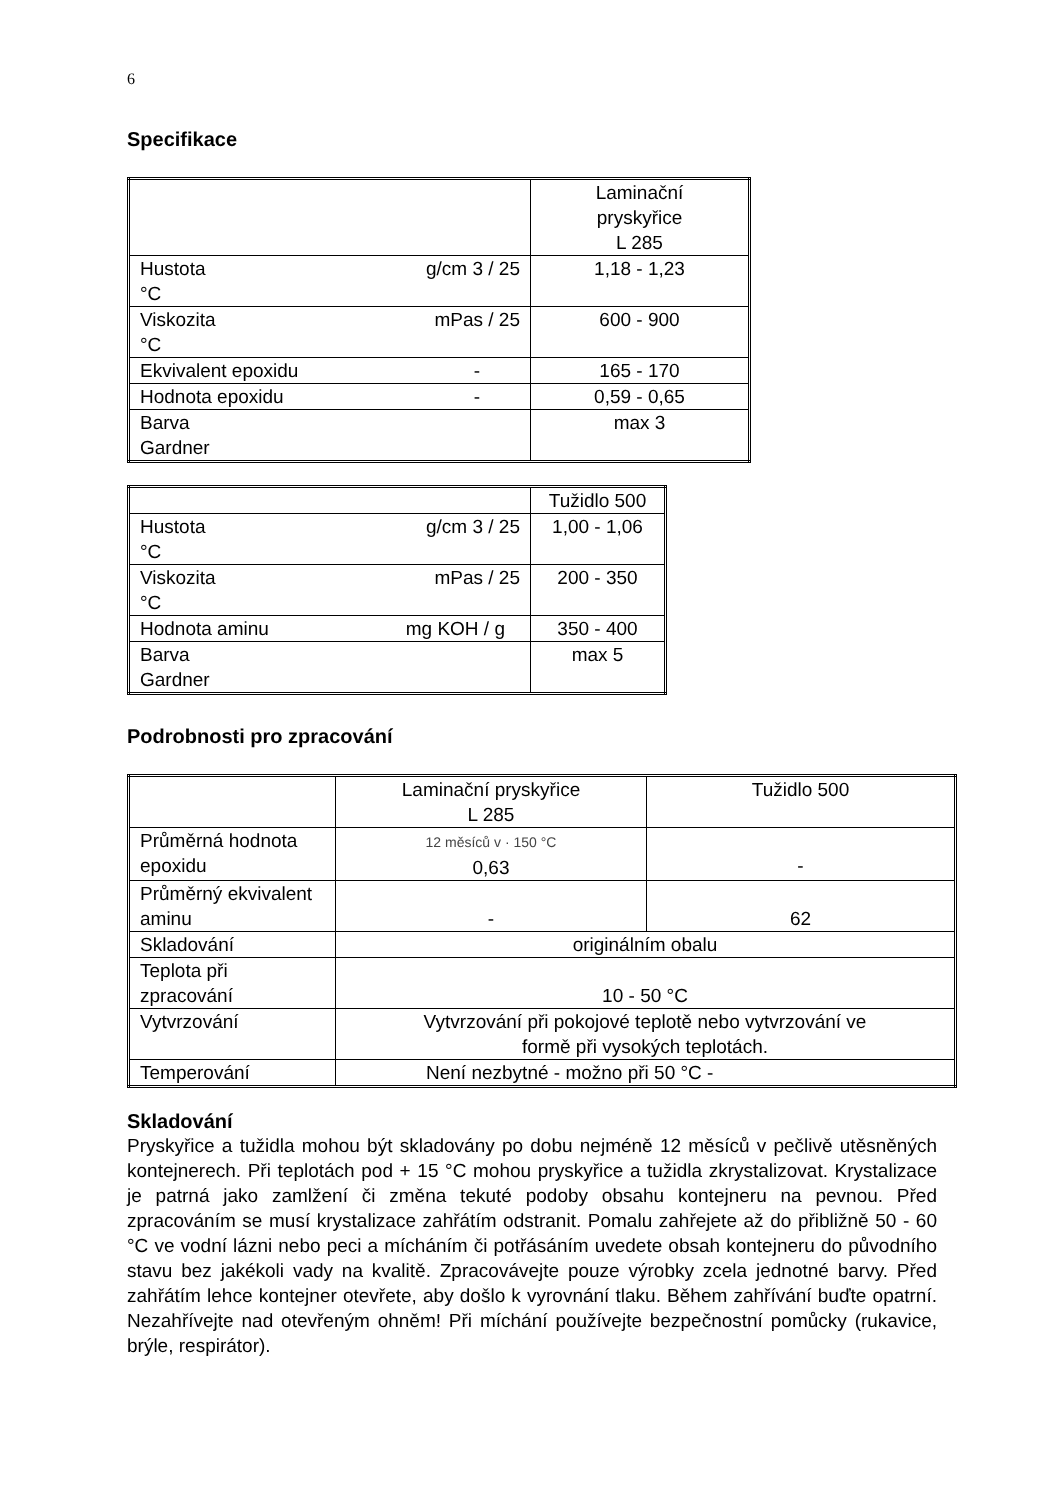6
Specifikace
| | Laminační pryskyřice L 285 |
| Hustota g/cm 3 / 25 °C | 1,18 - 1,23 |
| Viskozita mPas / 25 °C | 600 - 900 |
| Ekvivalent epoxidu - | 165 - 170 |
| Hodnota epoxidu - | 0,59 - 0,65 |
| Barva Gardner | max 3 |
| | Tužidlo 500 |
| Hustota g/cm 3 / 25 °C | 1,00 - 1,06 |
| Viskozita mPas / 25 °C | 200 - 350 |
| Hodnota aminu mg KOH / g | 350 - 400 |
| Barva Gardner | max 5 |
Podrobnosti pro zpracování
| | Laminační pryskyřice L 285 | Tužidlo 500 |
| Průměrná hodnota epoxidu | 12 měsíců v · 150 °C 0,63 | - |
| Průměrný ekvivalent aminu | - | 62 |
| Skladování | originálním obalu | |
| Teplota při zpracování | 10 - 50 °C | |
| Vytvrzování | Vytvrzování při pokojové teplotě nebo vytvrzování ve formě při vysokých teplotách. | |
| Temperování | Není nezbytné - možno při 50 °C - | |
Skladování
Pryskyřice a tužidla mohou být skladovány po dobu nejméně 12 měsíců v pečlivě utěsněných kontejnerech. Při teplotách pod + 15 °C mohou pryskyřice a tužidla zkrystalizovat. Krystalizace je patrná jako zamlžení či změna tekuté podoby obsahu kontejneru na pevnou. Před zpracováním se musí krystalizace zahřátím odstranit. Pomalu zahřejete až do přibližně 50 - 60 °C ve vodní lázni nebo peci a mícháním či potřásáním uvedete obsah kontejneru do původního stavu bez jakékoli vady na kvalitě. Zpracovávejte pouze výrobky zcela jednotné barvy. Před zahřátím lehce kontejner otevřete, aby došlo k vyrovnání tlaku. Během zahřívání buďte opatrní. Nezahřívejte nad otevřeným ohněm! Při míchání používejte bezpečnostní pomůcky (rukavice, brýle, respirátor).